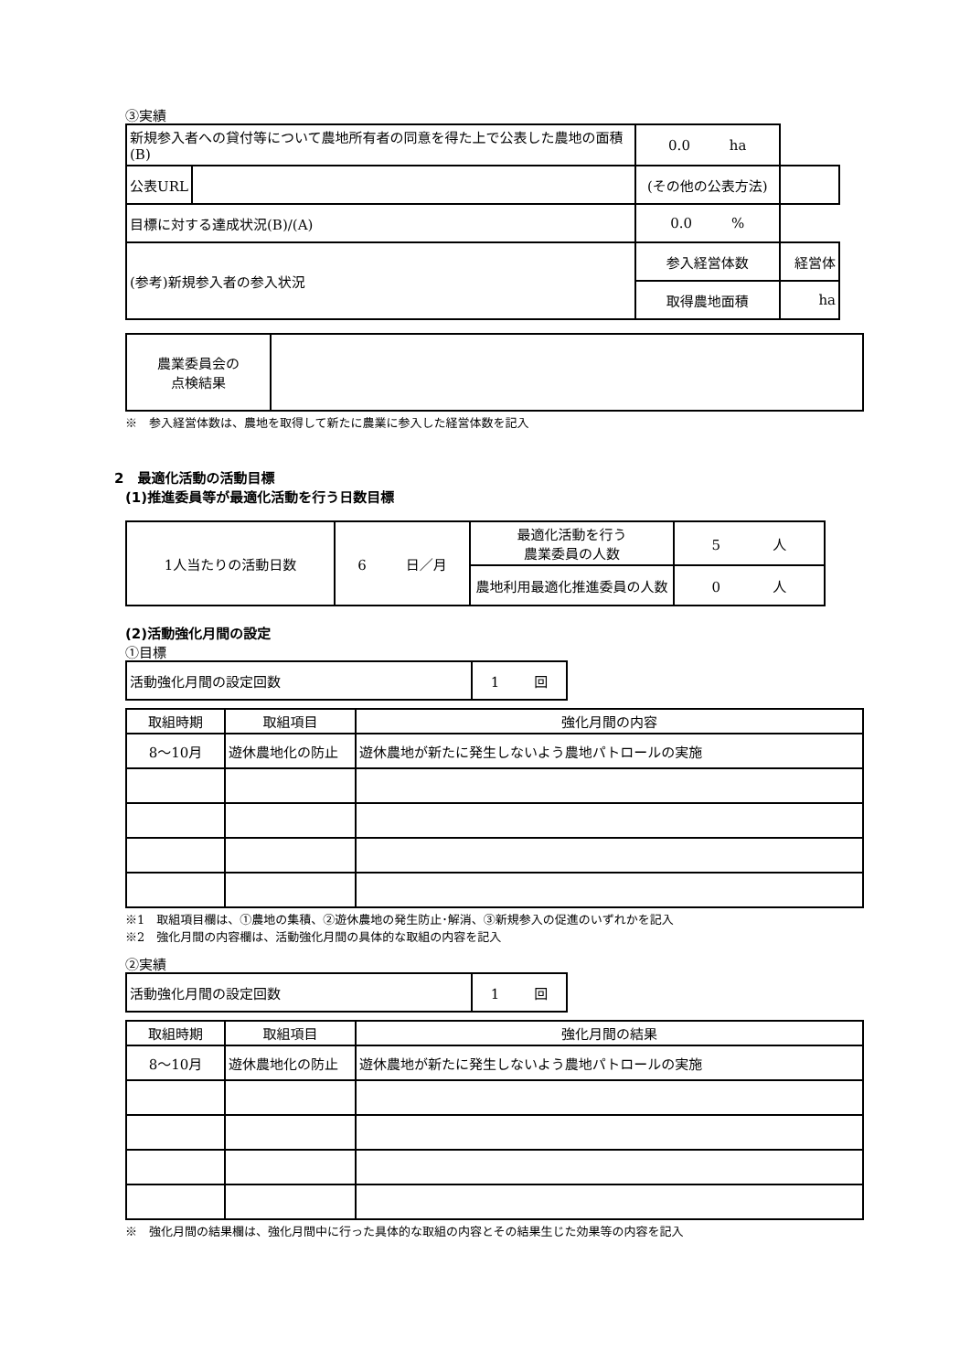③実績
| 新規参入者への貸付等について農地所有者の同意を得た上で公表した農地の面積(B) | | 0.0 ha | |
| 公表URL | | (その他の公表方法) | |
| 目標に対する達成状況(B)/(A) | | 0.0 % | |
| (参考)新規参入者の参入状況 | | 参入経営体数 | 経営体 |
| | | 取得農地面積 | ha |
| 農業委員会の 点検結果 | |
※　参入経営体数は、農地を取得して新たに農業に参入した経営体数を記入
2　最適化活動の活動目標
(1)推進委員等が最適化活動を行う日数目標
| 1人当たりの活動日数 | 6 日／月 | 最適化活動を行う 農業委員の人数 | 5 人 |
| | | 農地利用最適化推進委員の人数 | 0 人 |
(2)活動強化月間の設定
①目標
| 活動強化月間の設定回数 | 1 回 |
| 取組時期 | 取組項目 | 強化月間の内容 |
| --- | --- | --- |
| 8～10月 | 遊休農地化の防止 | 遊休農地が新たに発生しないよう農地パトロールの実施 |
※1　取組項目欄は、①農地の集積、②遊休農地の発生防止･解消、③新規参入の促進のいずれかを記入
※2　強化月間の内容欄は、活動強化月間の具体的な取組の内容を記入
②実績
| 活動強化月間の設定回数 | 1 回 |
| 取組時期 | 取組項目 | 強化月間の結果 |
| --- | --- | --- |
| 8～10月 | 遊休農地化の防止 | 遊休農地が新たに発生しないよう農地パトロールの実施 |
※　強化月間の結果欄は、強化月間中に行った具体的な取組の内容とその結果生じた効果等の内容を記入